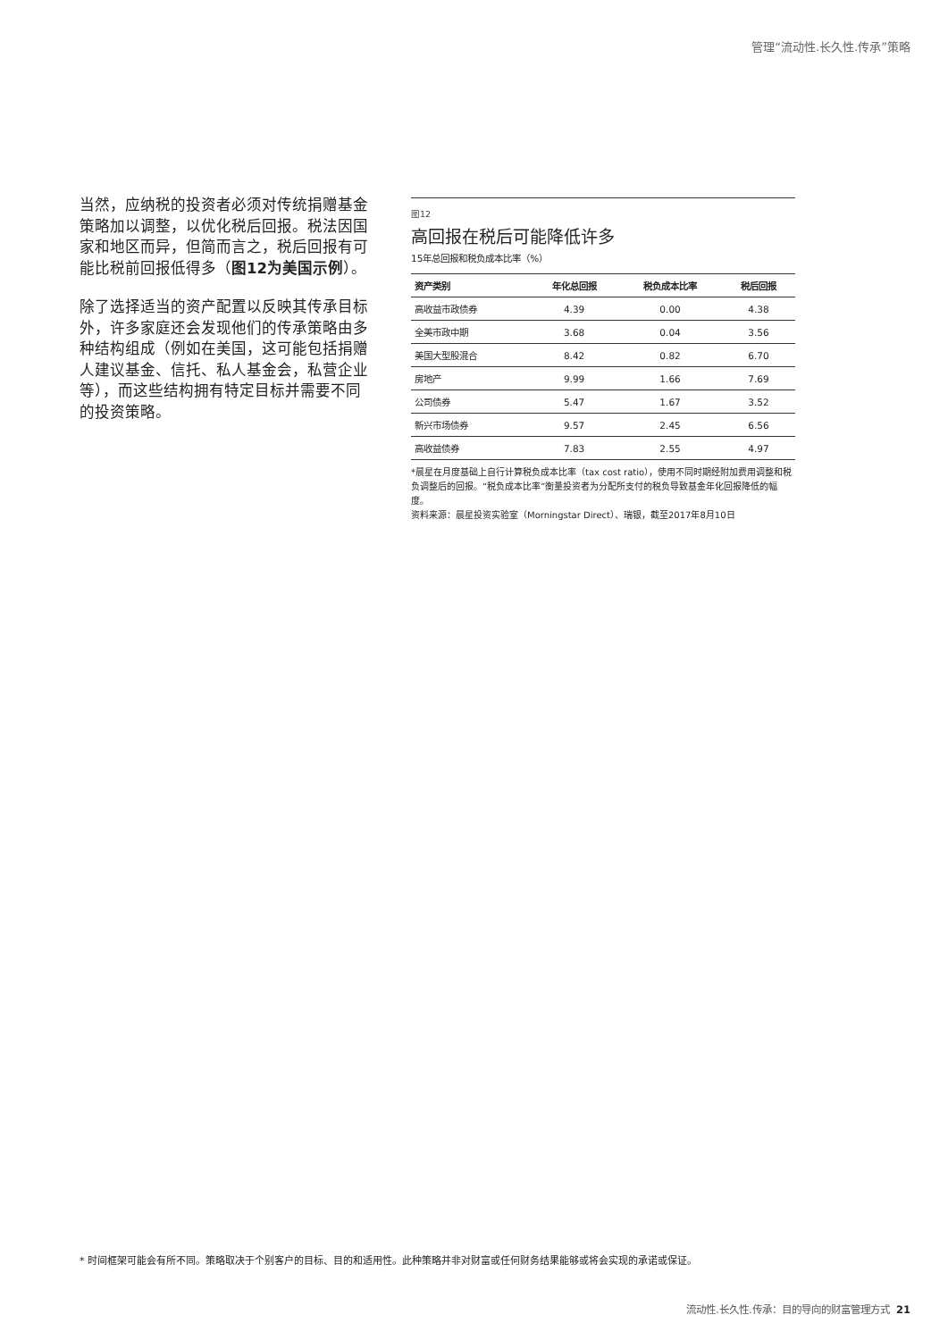管理“流动性.长久性.传承”策略
当然，应纳税的投资者必须对传统捐赠基金策略加以调整，以优化税后回报。税法因国家和地区而异，但简而言之，税后回报有可能比税前回报低得多（图12为美国示例）。
除了选择适当的资产配置以反映其传承目标外，许多家庭还会发现他们的传承策略由多种结构组成（例如在美国，这可能包括捐赠人建议基金、信托、私人基金会，私营企业等），而这些结构拥有特定目标并需要不同的投资策略。
图12
高回报在税后可能降低许多
15年总回报和税负成本比率（%）
| 资产类别 | 年化总回报 | 税负成本比率 | 税后回报 |
| --- | --- | --- | --- |
| 高收益市政债券 | 4.39 | 0.00 | 4.38 |
| 全美市政中期 | 3.68 | 0.04 | 3.56 |
| 美国大型股混合 | 8.42 | 0.82 | 6.70 |
| 房地产 | 9.99 | 1.66 | 7.69 |
| 公司债券 | 5.47 | 1.67 | 3.52 |
| 新兴市场债券 | 9.57 | 2.45 | 6.56 |
| 高收益债券 | 7.83 | 2.55 | 4.97 |
*晨星在月度基础上自行计算税负成本比率（tax cost ratio），使用不同时期经附加费用调整和税负调整后的回报。“税负成本比率”衡量投资者为分配所支付的税负导致基金年化回报降低的幅度。
资料来源：晨星投资实验室（Morningstar Direct）、瑞银，截至2017年8月10日
* 时间框架可能会有所不同。策略取决于个别客户的目标、目的和适用性。此种策略并非对财富或任何财务结果能够或将会实现的承诺或保证。
流动性.长久性.传承：目的导向的财富管理方式 21